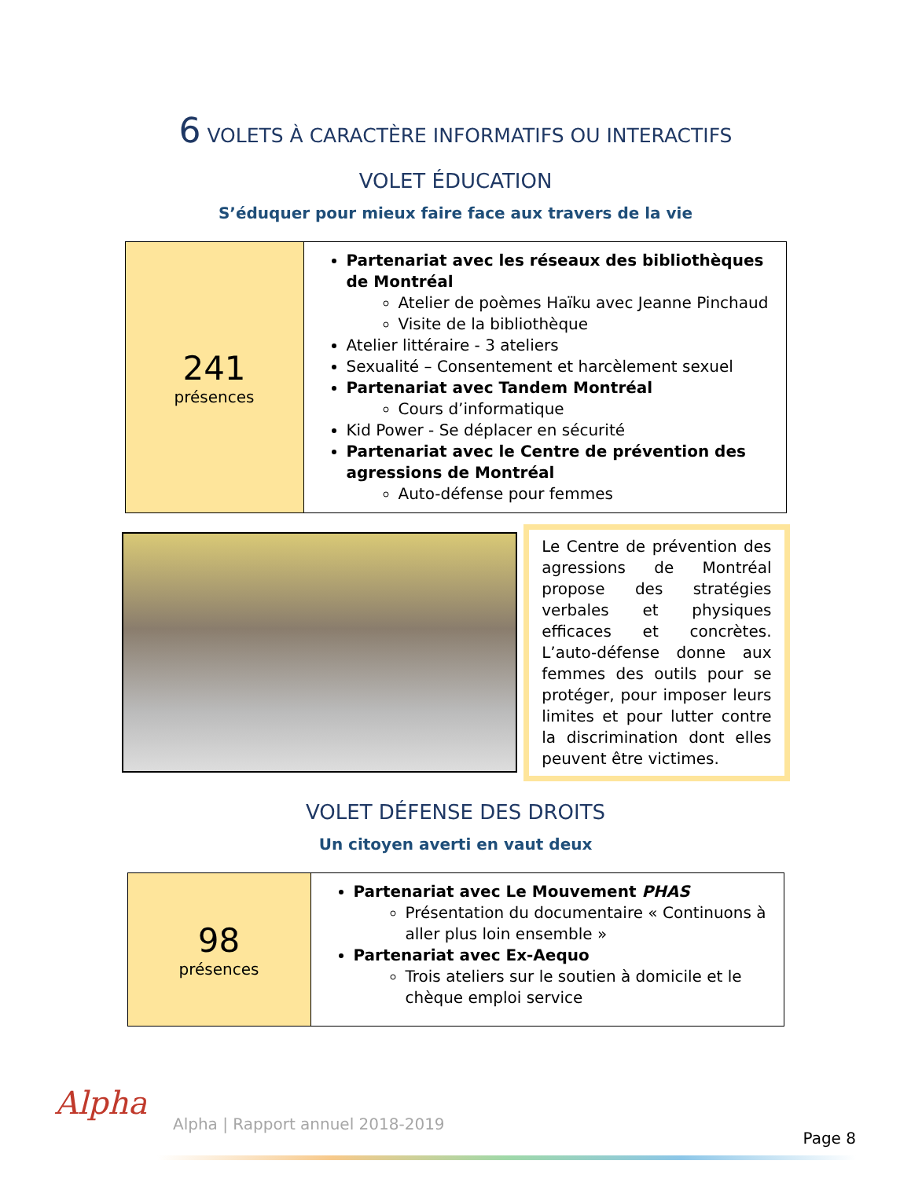6 VOLETS À CARACTÈRE INFORMATIFS OU INTERACTIFS
VOLET ÉDUCATION
S’éduquer pour mieux faire face aux travers de la vie
| 241 présences | Partenariat avec les réseaux des bibliothèques de Montréal Atelier de poèmes Haïku avec Jeanne Pinchaud Visite de la bibliothèque Atelier littéraire - 3 ateliers Sexualité – Consentement et harcèlement sexuel Partenariat avec Tandem Montréal Cours d’informatique Kid Power - Se déplacer en sécurité Partenariat avec le Centre de prévention des agressions de Montréal Auto-défense pour femmes |
Le Centre de prévention des agressions de Montréal propose des stratégies verbales et physiques efficaces et concrètes. L’auto-défense donne aux femmes des outils pour se protéger, pour imposer leurs limites et pour lutter contre la discrimination dont elles peuvent être victimes.
VOLET DÉFENSE DES DROITS
Un citoyen averti en vaut deux
| 98 présences | Partenariat avec Le Mouvement PHAS Présentation du documentaire « Continuons à aller plus loin ensemble » Partenariat avec Ex-Aequo Trois ateliers sur le soutien à domicile et le chèque emploi service |
Alpha
Alpha | Rapport annuel 2018-2019
Page 8